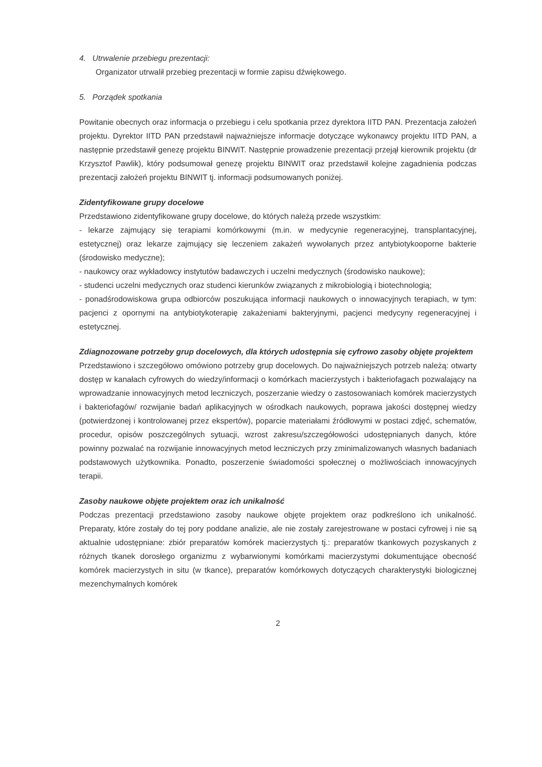4. Utrwalenie przebiegu prezentacji:
Organizator utrwalił przebieg prezentacji w formie zapisu dźwiękowego.
5. Porządek spotkania
Powitanie obecnych oraz informacja o przebiegu i celu spotkania przez dyrektora IITD PAN. Prezentacja założeń projektu. Dyrektor IITD PAN przedstawił najważniejsze informacje dotyczące wykonawcy projektu IITD PAN, a następnie przedstawił genezę projektu BINWIT. Następnie prowadzenie prezentacji przejął kierownik projektu (dr Krzysztof Pawlik), który podsumował genezę projektu BINWIT oraz przedstawił kolejne zagadnienia podczas prezentacji założeń projektu BINWIT tj. informacji podsumowanych poniżej.
Zidentyfikowane grupy docelowe
Przedstawiono zidentyfikowane grupy docelowe, do których należą przede wszystkim:
- lekarze zajmujący się terapiami komórkowymi (m.in. w medycynie regeneracyjnej, transplantacyjnej, estetycznej) oraz lekarze zajmujący się leczeniem zakażeń wywołanych przez antybiotykooporne bakterie (środowisko medyczne);
- naukowcy oraz wykładowcy instytutów badawczych i uczelni medycznych (środowisko naukowe);
- studenci uczelni medycznych oraz studenci kierunków związanych z mikrobiologią i biotechnologią;
- ponadśrodowiskowa grupa odbiorców poszukująca informacji naukowych o innowacyjnych terapiach, w tym: pacjenci z opornymi na antybiotykoterapię zakażeniami bakteryjnymi, pacjenci medycyny regeneracyjnej i estetycznej.
Zdiagnozowane potrzeby grup docelowych, dla których udostępnia się cyfrowo zasoby objęte projektem
Przedstawiono i szczegółowo omówiono potrzeby grup docelowych. Do najważniejszych potrzeb należą: otwarty dostęp w kanałach cyfrowych do wiedzy/informacji o komórkach macierzystych i bakteriofagach pozwalający na wprowadzanie innowacyjnych metod leczniczych, poszerzanie wiedzy o zastosowaniach komórek macierzystych i bakteriofagów/ rozwijanie badań aplikacyjnych w ośrodkach naukowych, poprawa jakości dostępnej wiedzy (potwierdzonej i kontrolowanej przez ekspertów), poparcie materiałami źródłowymi w postaci zdjęć, schematów, procedur, opisów poszczególnych sytuacji, wzrost zakresu/szczegółowości udostępnianych danych, które powinny pozwalać na rozwijanie innowacyjnych metod leczniczych przy zminimalizowanych własnych badaniach podstawowych użytkownika. Ponadto, poszerzenie świadomości społecznej o możliwościach innowacyjnych terapii.
Zasoby naukowe objęte projektem oraz ich unikalność
Podczas prezentacji przedstawiono zasoby naukowe objęte projektem oraz podkreślono ich unikalność. Preparaty, które zostały do tej pory poddane analizie, ale nie zostały zarejestrowane w postaci cyfrowej i nie są aktualnie udostępniane: zbiór preparatów komórek macierzystych tj.: preparatów tkankowych pozyskanych z różnych tkanek dorosłego organizmu z wybarwionymi komórkami macierzystymi dokumentujące obecność komórek macierzystych in situ (w tkance), preparatów komórkowych dotyczących charakterystyki biologicznej mezenchymalnych komórek
2